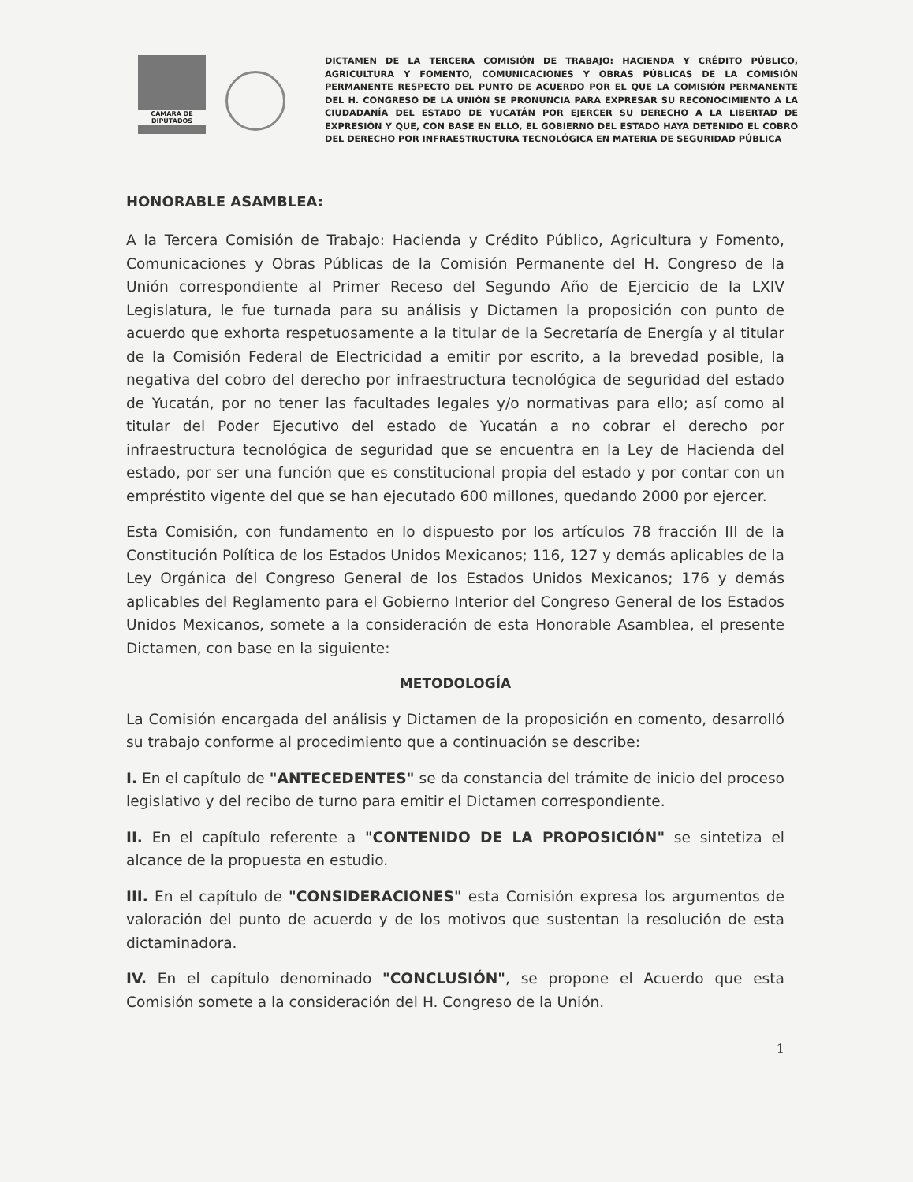CÁMARA DE DIPUTADOS
DICTAMEN DE LA TERCERA COMISIÓN DE TRABAJO: HACIENDA Y CRÉDITO PÚBLICO, AGRICULTURA Y FOMENTO, COMUNICACIONES Y OBRAS PÚBLICAS DE LA COMISIÓN PERMANENTE RESPECTO DEL PUNTO DE ACUERDO POR EL QUE LA COMISIÓN PERMANENTE DEL H. CONGRESO DE LA UNIÓN SE PRONUNCIA PARA EXPRESAR SU RECONOCIMIENTO A LA CIUDADANÍA DEL ESTADO DE YUCATÁN POR EJERCER SU DERECHO A LA LIBERTAD DE EXPRESIÓN Y QUE, CON BASE EN ELLO, EL GOBIERNO DEL ESTADO HAYA DETENIDO EL COBRO DEL DERECHO POR INFRAESTRUCTURA TECNOLÓGICA EN MATERIA DE SEGURIDAD PÚBLICA
HONORABLE ASAMBLEA:
A la Tercera Comisión de Trabajo: Hacienda y Crédito Público, Agricultura y Fomento, Comunicaciones y Obras Públicas de la Comisión Permanente del H. Congreso de la Unión correspondiente al Primer Receso del Segundo Año de Ejercicio de la LXIV Legislatura, le fue turnada para su análisis y Dictamen la proposición con punto de acuerdo que exhorta respetuosamente a la titular de la Secretaría de Energía y al titular de la Comisión Federal de Electricidad a emitir por escrito, a la brevedad posible, la negativa del cobro del derecho por infraestructura tecnológica de seguridad del estado de Yucatán, por no tener las facultades legales y/o normativas para ello; así como al titular del Poder Ejecutivo del estado de Yucatán a no cobrar el derecho por infraestructura tecnológica de seguridad que se encuentra en la Ley de Hacienda del estado, por ser una función que es constitucional propia del estado y por contar con un empréstito vigente del que se han ejecutado 600 millones, quedando 2000 por ejercer.
Esta Comisión, con fundamento en lo dispuesto por los artículos 78 fracción III de la Constitución Política de los Estados Unidos Mexicanos; 116, 127 y demás aplicables de la Ley Orgánica del Congreso General de los Estados Unidos Mexicanos; 176 y demás aplicables del Reglamento para el Gobierno Interior del Congreso General de los Estados Unidos Mexicanos, somete a la consideración de esta Honorable Asamblea, el presente Dictamen, con base en la siguiente:
METODOLOGÍA
La Comisión encargada del análisis y Dictamen de la proposición en comento, desarrolló su trabajo conforme al procedimiento que a continuación se describe:
I. En el capítulo de "ANTECEDENTES" se da constancia del trámite de inicio del proceso legislativo y del recibo de turno para emitir el Dictamen correspondiente.
II. En el capítulo referente a "CONTENIDO DE LA PROPOSICIÓN" se sintetiza el alcance de la propuesta en estudio.
III. En el capítulo de "CONSIDERACIONES" esta Comisión expresa los argumentos de valoración del punto de acuerdo y de los motivos que sustentan la resolución de esta dictaminadora.
IV. En el capítulo denominado "CONCLUSIÓN", se propone el Acuerdo que esta Comisión somete a la consideración del H. Congreso de la Unión.
1